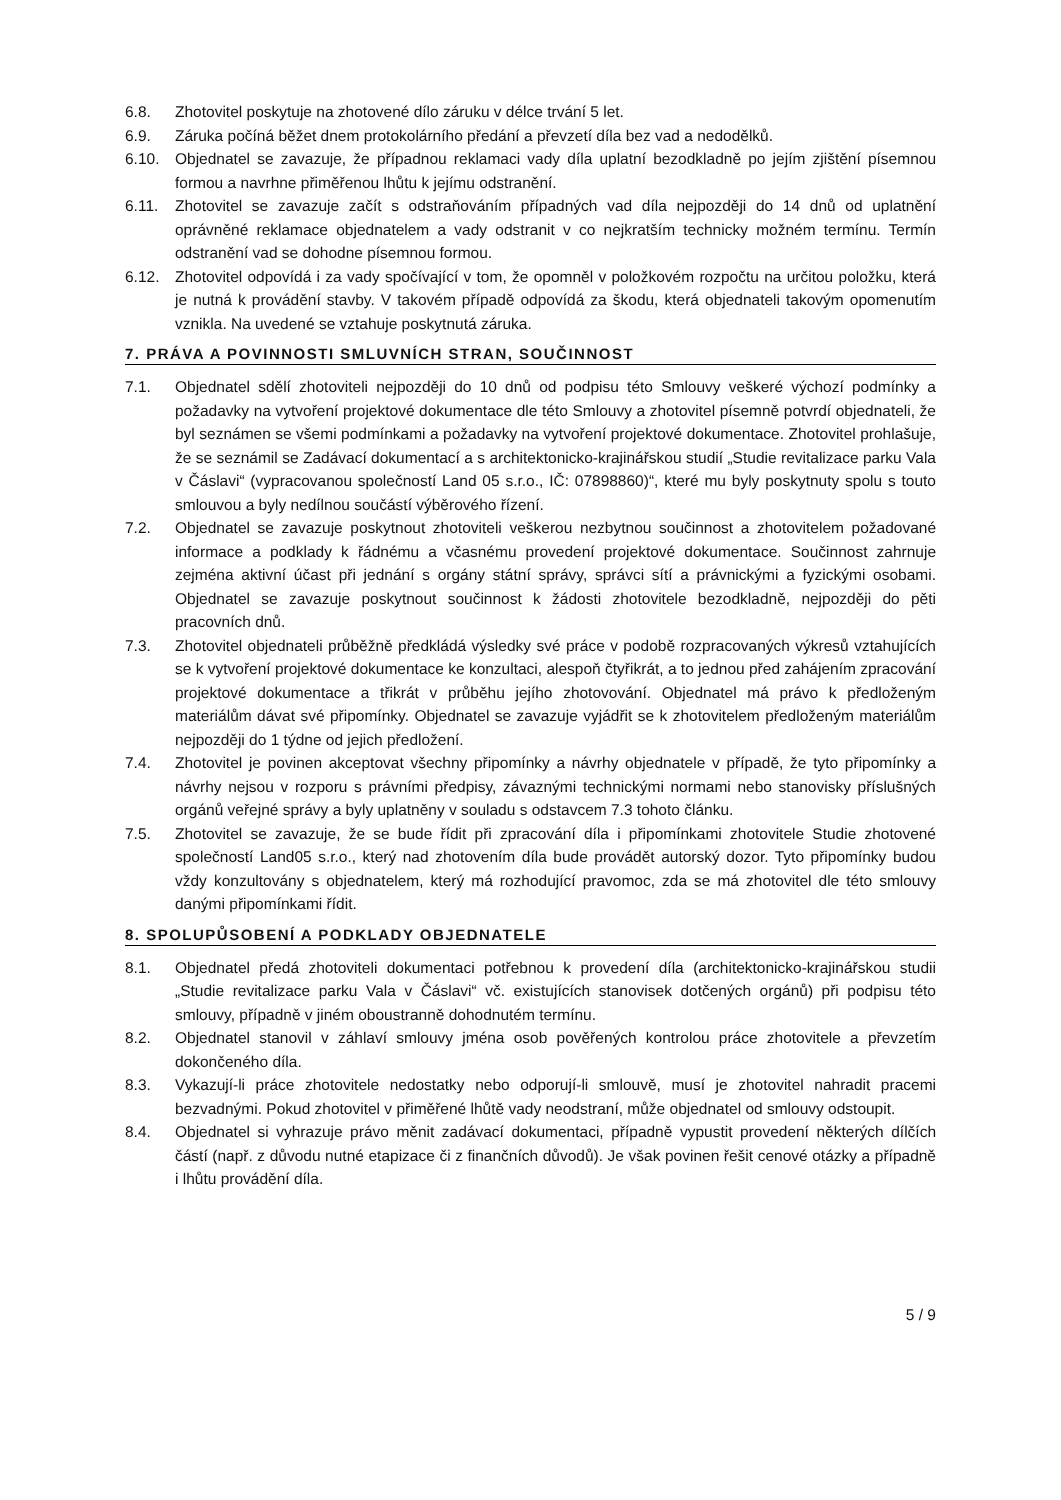6.8. Zhotovitel poskytuje na zhotovené dílo záruku v délce trvání 5 let.
6.9. Záruka počíná běžet dnem protokolárního předání a převzetí díla bez vad a nedodělků.
6.10. Objednatel se zavazuje, že případnou reklamaci vady díla uplatní bezodkladně po jejím zjištění písemnou formou a navrhne přiměřenou lhůtu k jejímu odstranění.
6.11. Zhotovitel se zavazuje začít s odstraňováním případných vad díla nejpozději do 14 dnů od uplatnění oprávněné reklamace objednatelem a vady odstranit v co nejkratším technicky možném termínu. Termín odstranění vad se dohodne písemnou formou.
6.12. Zhotovitel odpovídá i za vady spočívající v tom, že opomněl v položkovém rozpočtu na určitou položku, která je nutná k provádění stavby. V takovém případě odpovídá za škodu, která objednateli takovým opomenutím vznikla. Na uvedené se vztahuje poskytnutá záruka.
7. PRÁVA A POVINNOSTI SMLUVNÍCH STRAN, SOUČINNOST
7.1. Objednatel sdělí zhotoviteli nejpozději do 10 dnů od podpisu této Smlouvy veškeré výchozí podmínky a požadavky na vytvoření projektové dokumentace dle této Smlouvy a zhotovitel písemně potvrdí objednateli, že byl seznámen se všemi podmínkami a požadavky na vytvoření projektové dokumentace. Zhotovitel prohlašuje, že se seznámil se Zadávací dokumentací a s architektonicko-krajinářskou studií „Studie revitalizace parku Vala v Čáslavi“ (vypracovanou společností Land 05 s.r.o., IČ: 07898860)“, které mu byly poskytnuty spolu s touto smlouvou a byly nedílnou součástí výběrového řízení.
7.2. Objednatel se zavazuje poskytnout zhotoviteli veškerou nezbytnou součinnost a zhotovitelem požadované informace a podklady k řádnému a včasnému provedení projektové dokumentace. Součinnost zahrnuje zejména aktivní účast při jednání s orgány státní správy, správci sítí a právnickými a fyzickými osobami. Objednatel se zavazuje poskytnout součinnost k žádosti zhotovitele bezodkladně, nejpozději do pěti pracovních dnů.
7.3. Zhotovitel objednateli průběžně předkládá výsledky své práce v podobě rozpracovaných výkresů vztahujících se k vytvoření projektové dokumentace ke konzultaci, alespoň čtyřikrát, a to jednou před zahájením zpracování projektové dokumentace a třikrát v průběhu jejího zhotovování. Objednatel má právo k předloženým materiálům dávat své připomínky. Objednatel se zavazuje vyjádřit se k zhotovitelem předloženým materiálům nejpozději do 1 týdne od jejich předložení.
7.4. Zhotovitel je povinen akceptovat všechny připomínky a návrhy objednatele v případě, že tyto připomínky a návrhy nejsou v rozporu s právními předpisy, závaznými technickými normami nebo stanovisky příslušných orgánů veřejné správy a byly uplatněny v souladu s odstavcem 7.3 tohoto článku.
7.5. Zhotovitel se zavazuje, že se bude řídit při zpracování díla i připomínkami zhotovitele Studie zhotovené společností Land05 s.r.o., který nad zhotovením díla bude provádět autorský dozor. Tyto připomínky budou vždy konzultovány s objednatelem, který má rozhodující pravomoc, zda se má zhotovitel dle této smlouvy danými připomínkami řídit.
8. SPOLUPŮSOBENÍ A PODKLADY OBJEDNATELE
8.1. Objednatel předá zhotoviteli dokumentaci potřebnou k provedení díla (architektonicko-krajinářskou studii „Studie revitalizace parku Vala v Čáslavi“ vč. existujících stanovisek dotčených orgánů) při podpisu této smlouvy, případně v jiném oboustranně dohodnutém termínu.
8.2. Objednatel stanovil v záhlaví smlouvy jména osob pověřených kontrolou práce zhotovitele a převzetím dokončeného díla.
8.3. Vykazují-li práce zhotovitele nedostatky nebo odporují-li smlouvě, musí je zhotovitel nahradit pracemi bezvadnými. Pokud zhotovitel v přiměřené lhůtě vady neodstraní, může objednatel od smlouvy odstoupit.
8.4. Objednatel si vyhrazuje právo měnit zadávací dokumentaci, případně vypustit provedení některých dílčích částí (např. z důvodu nutné etapizace či z finančních důvodů). Je však povinen řešit cenové otázky a případně i lhůtu provádění díla.
5 / 9